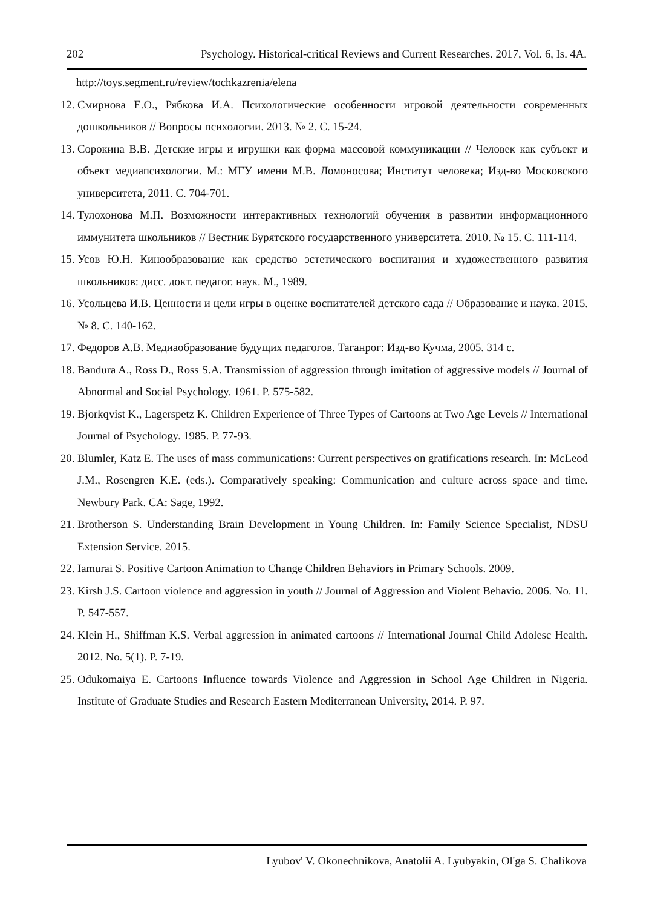202 Psychology. Historical-critical Reviews and Current Researches. 2017, Vol. 6, Is. 4A.
http://toys.segment.ru/review/tochkazrenia/elena
12. Смирнова Е.О., Рябкова И.А. Психологические особенности игровой деятельности современных дошкольников // Вопросы психологии. 2013. № 2. С. 15-24.
13. Сорокина В.В. Детские игры и игрушки как форма массовой коммуникации // Человек как субъект и объект медиапсихологии. М.: МГУ имени М.В. Ломоносова; Институт человека; Изд-во Московского университета, 2011. С. 704-701.
14. Тулохонова М.П. Возможности интерактивных технологий обучения в развитии информационного иммунитета школьников // Вестник Бурятского государственного университета. 2010. № 15. С. 111-114.
15. Усов Ю.Н. Кинообразование как средство эстетического воспитания и художественного развития школьников: дисс. докт. педагог. наук. М., 1989.
16. Усольцева И.В. Ценности и цели игры в оценке воспитателей детского сада // Образование и наука. 2015. № 8. С. 140-162.
17. Федоров А.В. Медиаобразование будущих педагогов. Таганрог: Изд-во Кучма, 2005. 314 с.
18. Bandura A., Ross D., Ross S.A. Transmission of aggression through imitation of aggressive models // Journal of Abnormal and Social Psychology. 1961. P. 575-582.
19. Bjorkqvist K., Lagerspetz K. Children Experience of Three Types of Cartoons at Two Age Levels // International Journal of Psychology. 1985. P. 77-93.
20. Blumler, Katz E. The uses of mass communications: Current perspectives on gratifications research. In: McLeod J.M., Rosengren K.E. (eds.). Comparatively speaking: Communication and culture across space and time. Newbury Park. CA: Sage, 1992.
21. Brotherson S. Understanding Brain Development in Young Children. In: Family Science Specialist, NDSU Extension Service. 2015.
22. Iamurai S. Positive Cartoon Animation to Change Children Behaviors in Primary Schools. 2009.
23. Kirsh J.S. Cartoon violence and aggression in youth // Journal of Aggression and Violent Behavio. 2006. No. 11. P. 547-557.
24. Klein H., Shiffman K.S. Verbal aggression in animated cartoons // International Journal Child Adolesc Health. 2012. No. 5(1). P. 7-19.
25. Odukomaiya E. Cartoons Influence towards Violence and Aggression in School Age Children in Nigeria. Institute of Graduate Studies and Research Eastern Mediterranean University, 2014. P. 97.
Lyubov' V. Okonechnikova, Anatolii A. Lyubyakin, Ol'ga S. Chalikova